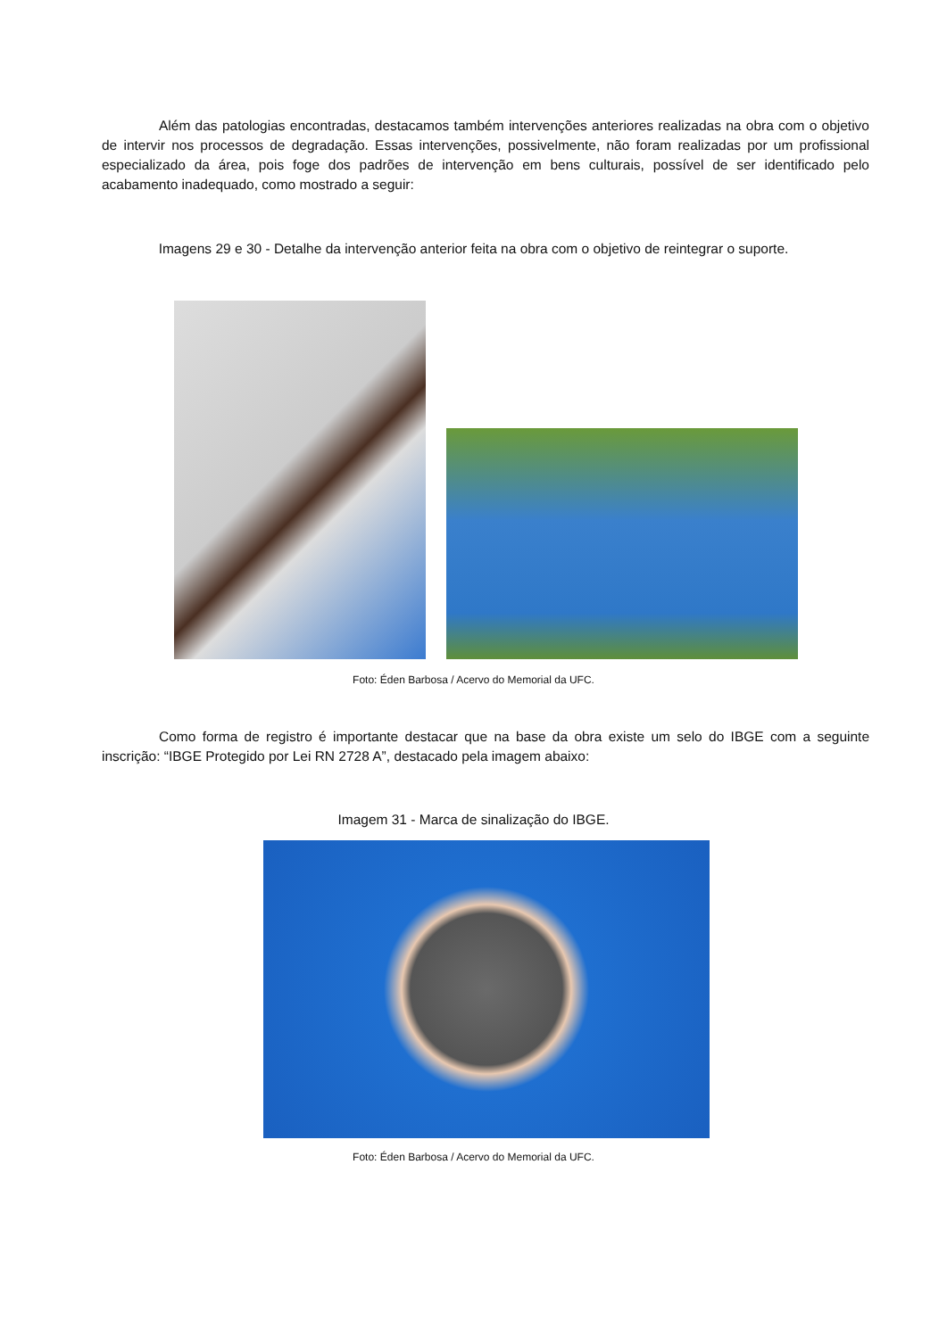Além das patologias encontradas, destacamos também intervenções anteriores realizadas na obra com o objetivo de intervir nos processos de degradação. Essas intervenções, possivelmente, não foram realizadas por um profissional especializado da área, pois foge dos padrões de intervenção em bens culturais, possível de ser identificado pelo acabamento inadequado, como mostrado a seguir:
Imagens 29 e 30 - Detalhe da intervenção anterior feita na obra com o objetivo de reintegrar o suporte.
Foto: Éden Barbosa / Acervo do Memorial da UFC.
Como forma de registro é importante destacar que na base da obra existe um selo do IBGE com a seguinte inscrição: “IBGE Protegido por Lei RN 2728 A”, destacado pela imagem abaixo:
Imagem 31 - Marca de sinalização do IBGE.
Foto: Éden Barbosa / Acervo do Memorial da UFC.